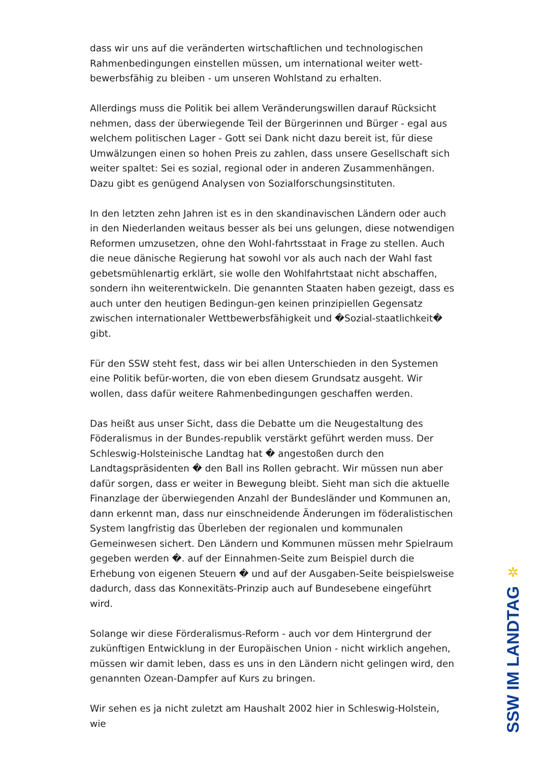dass wir uns auf die veränderten wirtschaftlichen und technologischen Rahmenbedingungen einstellen müssen, um international weiter wett-bewerbsfähig zu bleiben - um unseren Wohlstand zu erhalten.
Allerdings muss die Politik bei allem Veränderungswillen darauf Rücksicht nehmen, dass der überwiegende Teil der Bürgerinnen und Bürger - egal aus welchem politischen Lager - Gott sei Dank nicht dazu bereit ist, für diese Umwälzungen einen so hohen Preis zu zahlen, dass unsere Gesellschaft sich weiter spaltet: Sei es sozial, regional oder in anderen Zusammenhängen. Dazu gibt es genügend Analysen von Sozialforschungsinstituten.
In den letzten zehn Jahren ist es in den skandinavischen Ländern oder auch in den Niederlanden weitaus besser als bei uns gelungen, diese notwendigen Reformen umzusetzen, ohne den Wohl-fahrtsstaat in Frage zu stellen. Auch die neue dänische Regierung hat sowohl vor als auch nach der Wahl fast gebetsmühlenartig erklärt, sie wolle den Wohlfahrtstaat nicht abschaffen, sondern ihn weiterentwickeln. Die genannten Staaten haben gezeigt, dass es auch unter den heutigen Bedingun-gen keinen prinzipiellen Gegensatz zwischen internationaler Wettbewerbsfähigkeit und �Sozial-staatlichkeit� gibt.
Für den SSW steht fest, dass wir bei allen Unterschieden in den Systemen eine Politik befür-worten, die von eben diesem Grundsatz ausgeht. Wir wollen, dass dafür weitere Rahmenbedingungen geschaffen werden.
Das heißt aus unser Sicht, dass die Debatte um die Neugestaltung des Föderalismus in der Bundes-republik verstärkt geführt werden muss. Der Schleswig-Holsteinische Landtag hat � angestoßen durch den Landtagspräsidenten � den Ball ins Rollen gebracht. Wir müssen nun aber dafür sorgen, dass er weiter in Bewegung bleibt. Sieht man sich die aktuelle Finanzlage der überwiegenden Anzahl der Bundesländer und Kommunen an, dann erkennt man, dass nur einschneidende Änderungen im föderalistischen System langfristig das Überleben der regionalen und kommunalen Gemeinwesen sichert. Den Ländern und Kommunen müssen mehr Spielraum gegeben werden �. auf der Einnahmen-Seite zum Beispiel durch die Erhebung von eigenen Steuern � und auf der Ausgaben-Seite beispielsweise dadurch, dass das Konnexitäts-Prinzip auch auf Bundesebene eingeführt wird.
Solange wir diese Förderalismus-Reform - auch vor dem Hintergrund der zukünftigen Entwicklung in der Europäischen Union - nicht wirklich angehen, müssen wir damit leben, dass es uns in den Ländern nicht gelingen wird, den genannten Ozean-Dampfer auf Kurs zu bringen.
Wir sehen es ja nicht zuletzt am Haushalt 2002 hier in Schleswig-Holstein, wie
✲
SSW IM LANDTAG